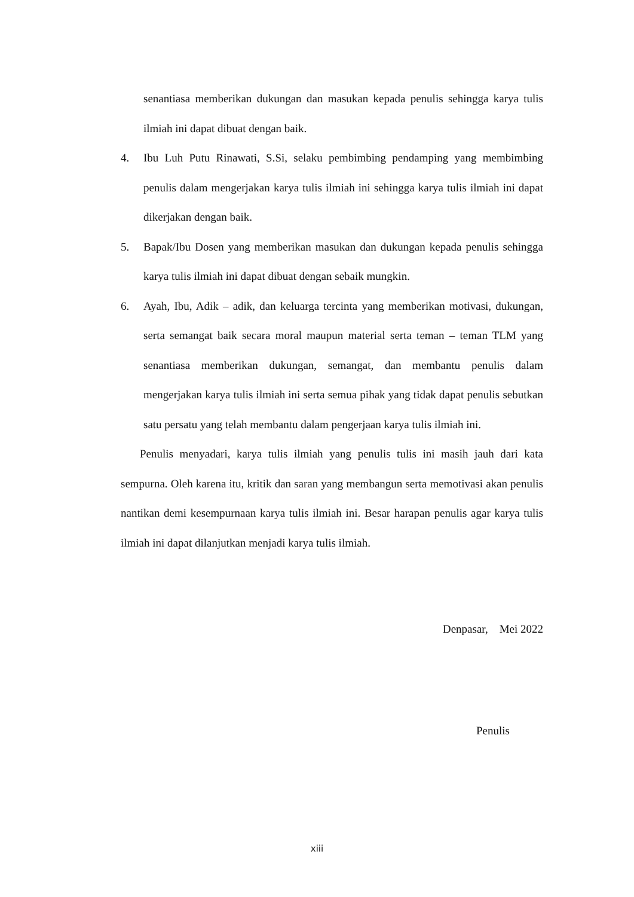senantiasa memberikan dukungan dan masukan kepada penulis sehingga karya tulis ilmiah ini dapat dibuat dengan baik.
4. Ibu Luh Putu Rinawati, S.Si, selaku pembimbing pendamping yang membimbing penulis dalam mengerjakan karya tulis ilmiah ini sehingga karya tulis ilmiah ini dapat dikerjakan dengan baik.
5. Bapak/Ibu Dosen yang memberikan masukan dan dukungan kepada penulis sehingga karya tulis ilmiah ini dapat dibuat dengan sebaik mungkin.
6. Ayah, Ibu, Adik – adik, dan keluarga tercinta yang memberikan motivasi, dukungan, serta semangat baik secara moral maupun material serta teman – teman TLM yang senantiasa memberikan dukungan, semangat, dan membantu penulis dalam mengerjakan karya tulis ilmiah ini serta semua pihak yang tidak dapat penulis sebutkan satu persatu yang telah membantu dalam pengerjaan karya tulis ilmiah ini.
Penulis menyadari, karya tulis ilmiah yang penulis tulis ini masih jauh dari kata sempurna. Oleh karena itu, kritik dan saran yang membangun serta memotivasi akan penulis nantikan demi kesempurnaan karya tulis ilmiah ini. Besar harapan penulis agar karya tulis ilmiah ini dapat dilanjutkan menjadi karya tulis ilmiah.
Denpasar, Mei 2022
Penulis
xiii